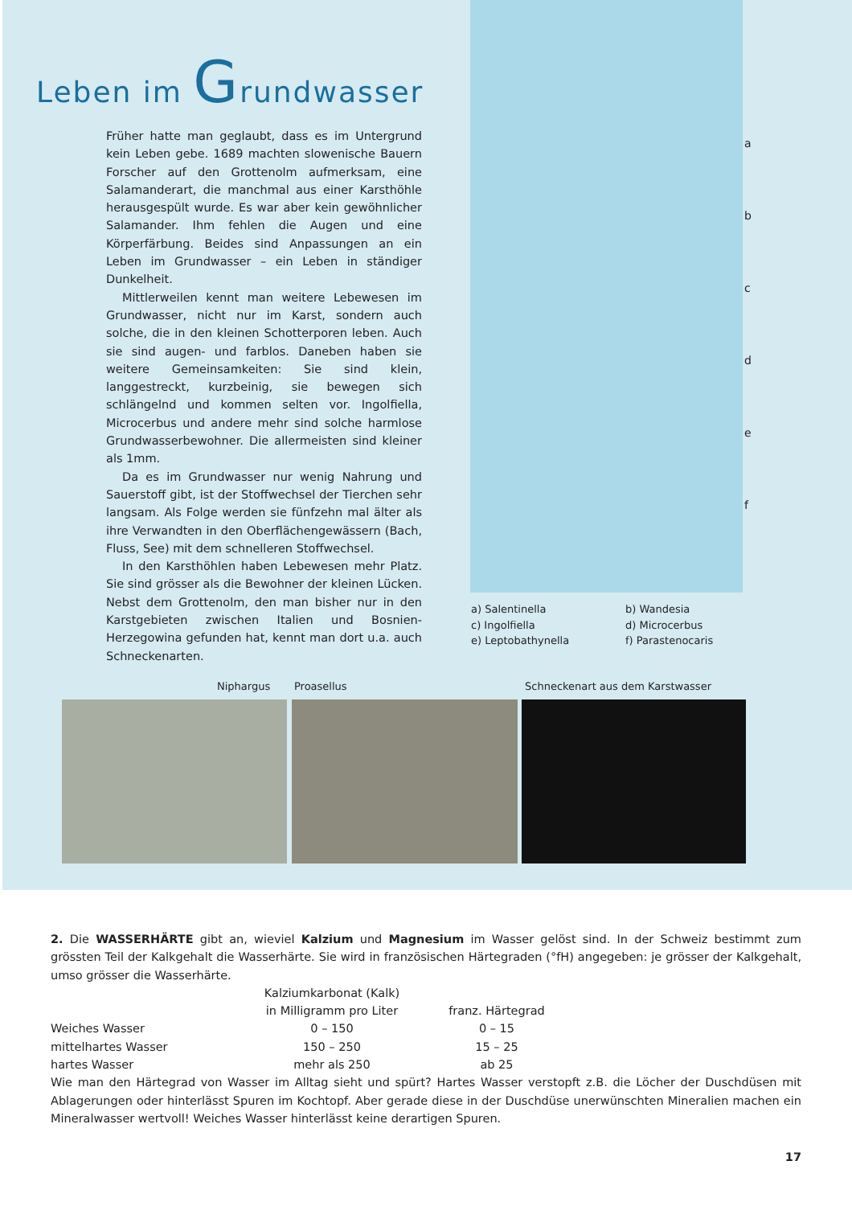Leben im Grundwasser
Früher hatte man geglaubt, dass es im Untergrund kein Leben gebe. 1689 machten slowenische Bauern Forscher auf den Grottenolm aufmerksam, eine Salamanderart, die manchmal aus einer Karsthöhle herausgespült wurde. Es war aber kein gewöhnlicher Salamander. Ihm fehlen die Augen und eine Körperfärbung. Beides sind Anpassungen an ein Leben im Grundwasser – ein Leben in ständiger Dunkelheit.
Mittlerweilen kennt man weitere Lebewesen im Grundwasser, nicht nur im Karst, sondern auch solche, die in den kleinen Schotterporen leben. Auch sie sind augen- und farblos. Daneben haben sie weitere Gemeinsamkeiten: Sie sind klein, langgestreckt, kurzbeinig, sie bewegen sich schlängelnd und kommen selten vor. Ingolfiella, Microcerbus und andere mehr sind solche harmlose Grundwasserbewohner. Die allermeisten sind kleiner als 1mm.
Da es im Grundwasser nur wenig Nahrung und Sauerstoff gibt, ist der Stoffwechsel der Tierchen sehr langsam. Als Folge werden sie fünfzehn mal älter als ihre Verwandten in den Oberflächengewässern (Bach, Fluss, See) mit dem schnelleren Stoffwechsel.
In den Karsthöhlen haben Lebewesen mehr Platz. Sie sind grösser als die Bewohner der kleinen Lücken. Nebst dem Grottenolm, den man bisher nur in den Karstgebieten zwischen Italien und Bosnien-Herzegowina gefunden hat, kennt man dort u.a. auch Schneckenarten.
a
b
c
d
e
f
a) Salentinella
b) Wandesia
c) Ingolfiella
d) Microcerbus
e) Leptobathynella
f) Parastenocaris
Niphargus Proasellus
Schneckenart aus dem Karstwasser
2. Die WASSERHÄRTE gibt an, wieviel Kalzium und Magnesium im Wasser gelöst sind. In der Schweiz bestimmt zum grössten Teil der Kalkgehalt die Wasserhärte. Sie wird in französischen Härtegraden (°fH) angegeben: je grösser der Kalkgehalt, umso grösser die Wasserhärte.
| | Kalziumkarbonat (Kalk) in Milligramm pro Liter | franz. Härtegrad |
| --- | --- | --- |
| Weiches Wasser | 0 – 150 | 0 – 15 |
| mittelhartes Wasser | 150 – 250 | 15 – 25 |
| hartes Wasser | mehr als 250 | ab 25 |
Wie man den Härtegrad von Wasser im Alltag sieht und spürt? Hartes Wasser verstopft z.B. die Löcher der Duschdüsen mit Ablagerungen oder hinterlässt Spuren im Kochtopf. Aber gerade diese in der Duschdüse unerwünschten Mineralien machen ein Mineralwasser wertvoll! Weiches Wasser hinterlässt keine derartigen Spuren.
17